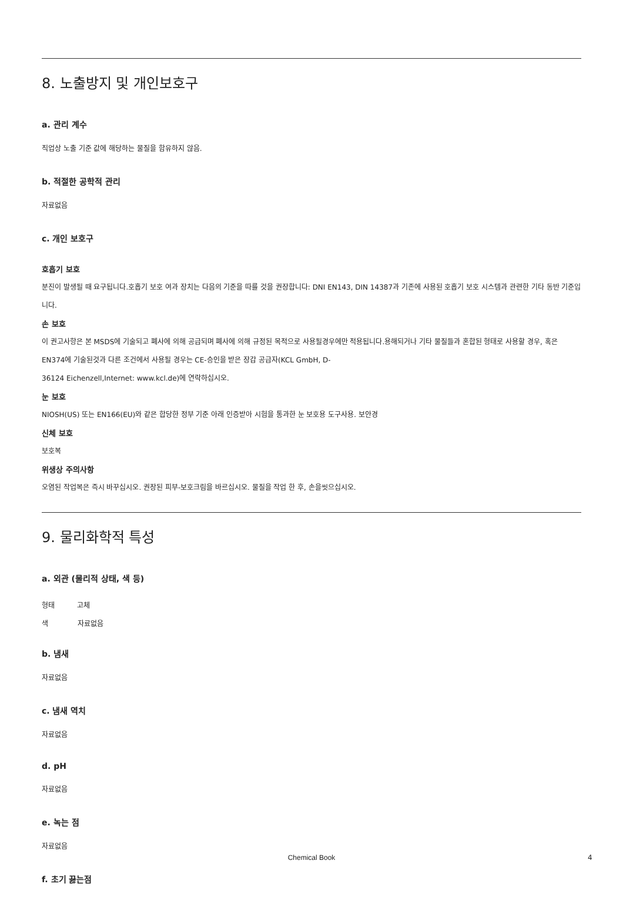8. 노출방지 및 개인보호구
a. 관리 계수
직업상 노출 기준 값에 해당하는 물질을 함유하지 않음.
b. 적절한 공학적 관리
자료없음
c. 개인 보호구
호흡기 보호
분진이 발생될 때 요구됩니다.호흡기 보호 여과 장치는 다음의 기준을 따를 것을 권장합니다: DNI EN143, DIN 14387과 기존에 사용된 호흡기 보호 시스템과 관련한 기타 동반 기준입니다.
손 보호
이 권고사항은 본 MSDS에 기술되고 폐사에 의해 공급되며 폐사에 의해 규정된 목적으로 사용될경우에만 적용됩니다.용해되거나 기타 물질들과 혼합된 형태로 사용할 경우, 혹은 EN374에 기술된것과 다른 조건에서 사용될 경우는 CE-승인을 받은 장갑 공급자(KCL GmbH, D-
36124 Eichenzell,Internet: www.kcl.de)에 연락하십시오.
눈 보호
NIOSH(US) 또는 EN166(EU)와 같은 합당한 정부 기준 아래 인증받아 시험을 통과한 눈 보호용 도구사용. 보안경
신체 보호
보호복
위생상 주의사항
오염된 작업복은 즉시 바꾸십시오. 권장된 피부-보호크림을 바르십시오. 물질을 작업 한 후, 손을씻으십시오.
9. 물리화학적 특성
a. 외관 (물리적 상태, 색 등)
형태 고체
색 자료없음
b. 냄새
자료없음
c. 냄새 역치
자료없음
d. pH
자료없음
e. 녹는 점
자료없음
f. 초기 끓는점
Chemical Book 4